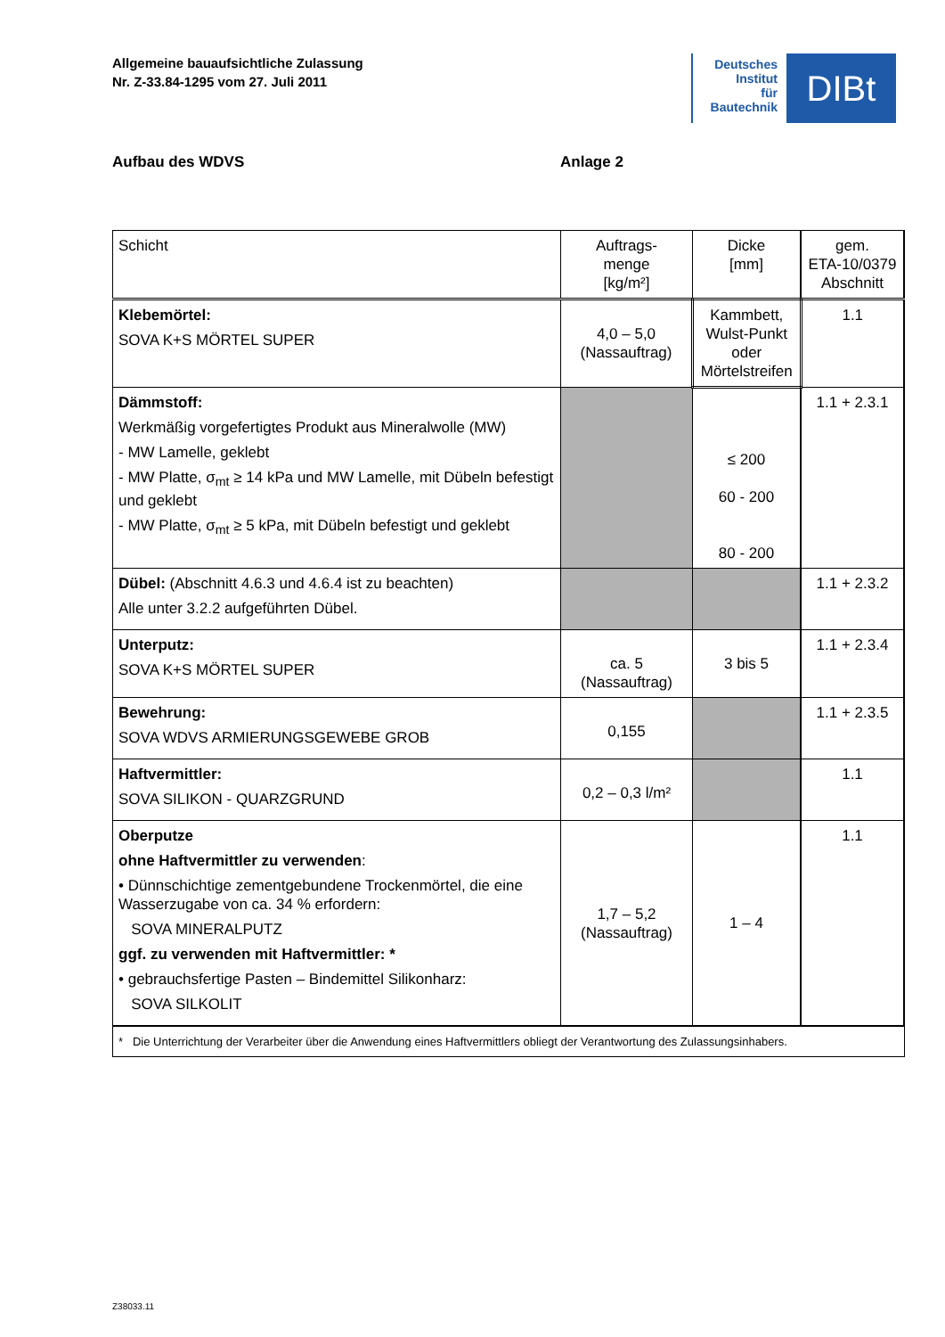Allgemeine bauaufsichtliche Zulassung
Nr. Z-33.84-1295 vom 27. Juli 2011
Deutsches
Institut
für
Bautechnik
DIBt
Aufbau des WDVS Anlage 2
| Schicht | Auftrags- menge [kg/m²] | Dicke [mm] | gem. ETA-10/0379 Abschnitt |
| --- | --- | --- | --- |
| Klebemörtel: SOVA K+S MÖRTEL SUPER | 4,0 – 5,0 (Nassauftrag) | Kammbett, Wulst-Punkt oder Mörtelstreifen | 1.1 |
| Dämmstoff: Werkmäßig vorgefertigtes Produkt aus Mineralwolle (MW) - MW Lamelle, geklebt - MW Platte, σ<sub>mt</sub> ≥ 14 kPa und MW Lamelle, mit Dübeln befestigt und geklebt - MW Platte, σ<sub>mt</sub> ≥ 5 kPa, mit Dübeln befestigt und geklebt | | ≤ 200 60 - 200 80 - 200 | 1.1 + 2.3.1 |
| Dübel: (Abschnitt 4.6.3 und 4.6.4 ist zu beachten) Alle unter 3.2.2 aufgeführten Dübel. | | | 1.1 + 2.3.2 |
| Unterputz: SOVA K+S MÖRTEL SUPER | ca. 5 (Nassauftrag) | 3 bis 5 | 1.1 + 2.3.4 |
| Bewehrung: SOVA WDVS ARMIERUNGSGEWEBE GROB | 0,155 | | 1.1 + 2.3.5 |
| Haftvermittler: SOVA SILIKON - QUARZGRUND | 0,2 – 0,3 l/m² | | 1.1 |
| Oberputze ohne Haftvermittler zu verwenden : • Dünnschichtige zementgebundene Trockenmörtel, die eine Wasserzugabe von ca. 34 % erfordern: SOVA MINERALPUTZ ggf. zu verwenden mit Haftvermittler: * • gebrauchsfertige Pasten – Bindemittel Silikonharz: SOVA SILKOLIT | 1,7 – 5,2 (Nassauftrag) | 1 – 4 | 1.1 |
| * Die Unterrichtung der Verarbeiter über die Anwendung eines Haftvermittlers obliegt der Verantwortung des Zulassungsinhabers. | | | |
Z38033.11